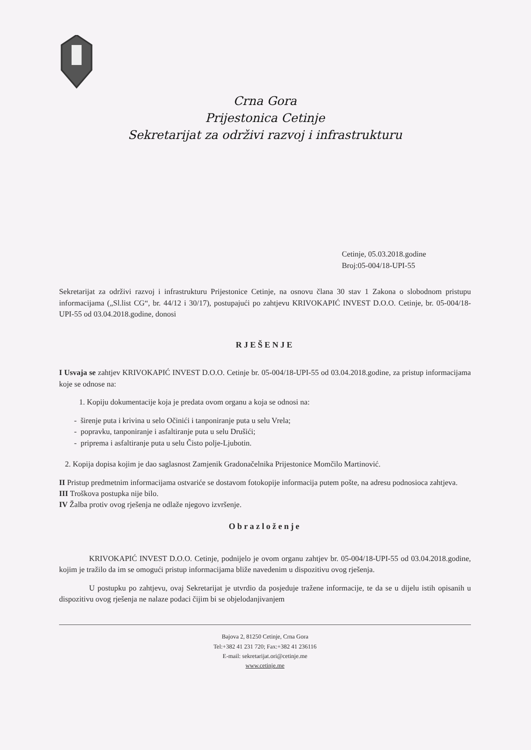Crna Gora
Prijestonica Cetinje
Sekretarijat za održivi razvoj i infrastrukturu
Cetinje, 05.03.2018.godine
Broj:05-004/18-UPI-55
Sekretarijat za održivi razvoj i infrastrukturu Prijestonice Cetinje, na osnovu člana 30 stav 1 Zakona o slobodnom pristupu informacijama („Sl.list CG“, br. 44/12 i 30/17), postupajući po zahtjevu KRIVOKAPIĆ INVEST D.O.O. Cetinje, br. 05-004/18-UPI-55 od 03.04.2018.godine, donosi
RJEŠENJE
I Usvaja se zahtjev KRIVOKAPIĆ INVEST D.O.O. Cetinje br. 05-004/18-UPI-55 od 03.04.2018.godine, za pristup informacijama koje se odnose na:
1. Kopiju dokumentacije koja je predata ovom organu a koja se odnosi na:
- širenje puta i krivina u selo Očinići i tanponiranje puta u selu Vrela;
- popravku, tanponiranje i asfaltiranje puta u selu Drušići;
- priprema i asfaltiranje puta u selu Čisto polje-Ljubotin.
2. Kopija dopisa kojim je dao saglasnost Zamjenik Gradonačelnika Prijestonice Momčilo Martinović.
II Pristup predmetnim informacijama ostvariće se dostavom fotokopije informacija putem pošte, na adresu podnosioca zahtjeva.
III Troškova postupka nije bilo.
IV Žalba protiv ovog rješenja ne odlaže njegovo izvršenje.
Obrazloženje
KRIVOKAPIĆ INVEST D.O.O. Cetinje, podnijelo je ovom organu zahtjev br. 05-004/18-UPI-55 od 03.04.2018.godine, kojim je tražilo da im se omogući pristup informacijama bliže navedenim u dispozitivu ovog rješenja.
U postupku po zahtjevu, ovaj Sekretarijat je utvrdio da posjeduje tražene informacije, te da se u dijelu istih opisanih u dispozitivu ovog rješenja ne nalaze podaci čijim bi se objelodanjivanjem
Bajova 2, 81250 Cetinje, Crna Gora
Tel:+382 41 231 720; Fax:+382 41 236116
E-mail: sekretarijat.ori@cetinje.me
www.cetinje.me